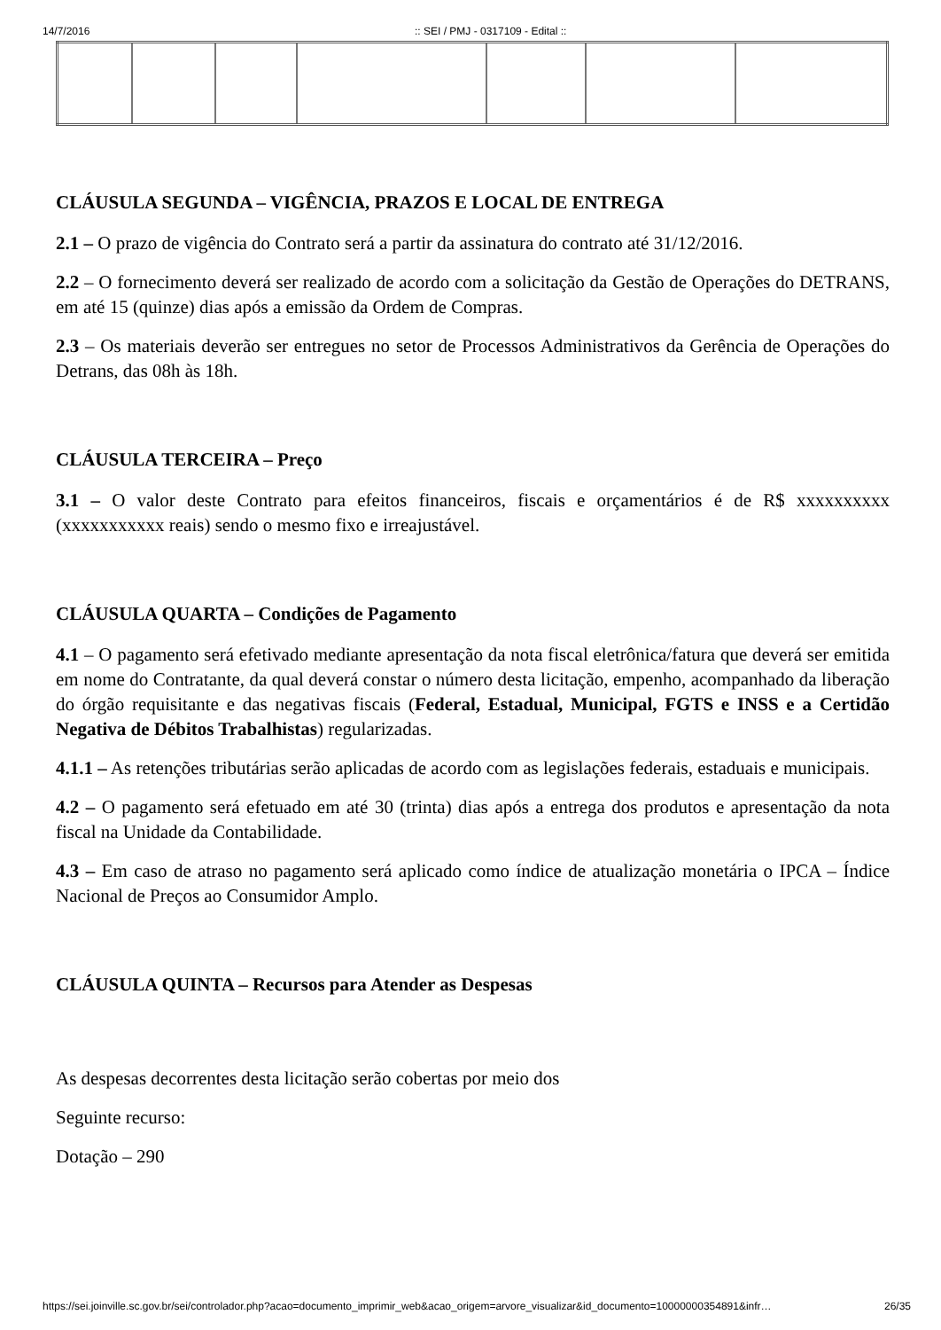14/7/2016:: SEI / PMJ - 0317109 - Edital ::
CLÁUSULA SEGUNDA – VIGÊNCIA, PRAZOS E LOCAL DE ENTREGA
2.1 – O prazo de vigência do Contrato será a partir da assinatura do contrato até 31/12/2016.
2.2 – O fornecimento deverá ser realizado de acordo com a solicitação da Gestão de Operações do DETRANS, em até 15 (quinze) dias após a emissão da Ordem de Compras.
2.3 – Os materiais deverão ser entregues no setor de Processos Administrativos da Gerência de Operações do Detrans, das 08h às 18h.
CLÁUSULA TERCEIRA – Preço
3.1 – O valor deste Contrato para efeitos financeiros, fiscais e orçamentários é de R$ xxxxxxxxxx (xxxxxxxxxxx reais) sendo o mesmo fixo e irreajustável.
CLÁUSULA QUARTA – Condições de Pagamento
4.1 – O pagamento será efetivado mediante apresentação da nota fiscal eletrônica/fatura que deverá ser emitida em nome do Contratante, da qual deverá constar o número desta licitação, empenho, acompanhado da liberação do órgão requisitante e das negativas fiscais (Federal, Estadual, Municipal, FGTS e INSS e a Certidão Negativa de Débitos Trabalhistas) regularizadas.
4.1.1 – As retenções tributárias serão aplicadas de acordo com as legislações federais, estaduais e municipais.
4.2 – O pagamento será efetuado em até 30 (trinta) dias após a entrega dos produtos e apresentação da nota fiscal na Unidade da Contabilidade.
4.3 – Em caso de atraso no pagamento será aplicado como índice de atualização monetária o IPCA – Índice Nacional de Preços ao Consumidor Amplo.
CLÁUSULA QUINTA – Recursos para Atender as Despesas
As despesas decorrentes desta licitação serão cobertas por meio dos
Seguinte recurso:
Dotação – 290
https://sei.joinville.sc.gov.br/sei/controlador.php?acao=documento_imprimir_web&acao_origem=arvore_visualizar&id_documento=10000000354891&infr… 26/35